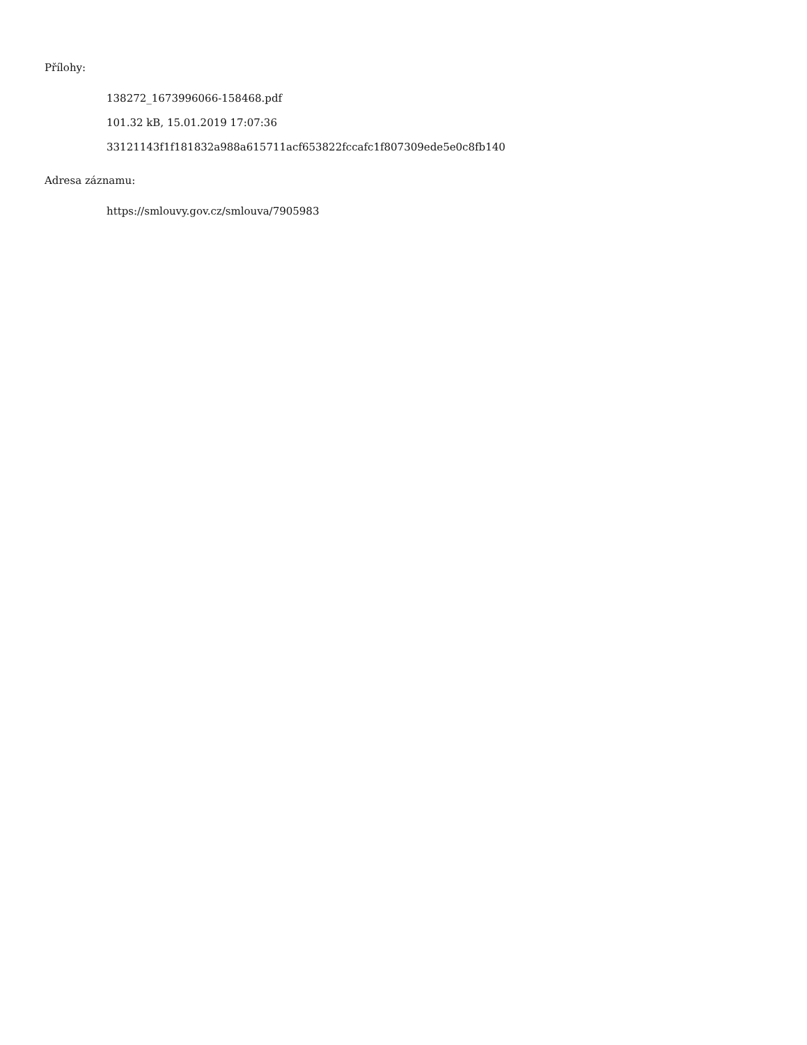Přílohy:
138272_1673996066-158468.pdf
101.32 kB, 15.01.2019 17:07:36
33121143f1f181832a988a615711acf653822fccafc1f807309ede5e0c8fb140
Adresa záznamu:
https://smlouvy.gov.cz/smlouva/7905983